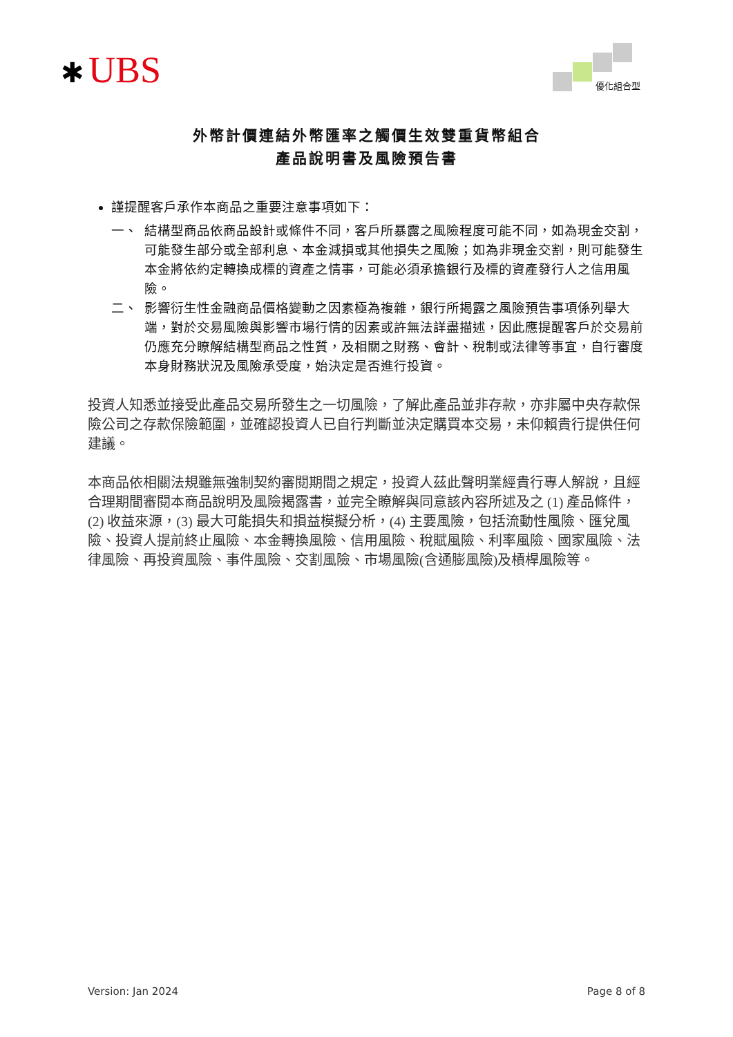✱ UBS 優化組合型
外幣計價連結外幣匯率之觸價生效雙重貨幣組合
產品說明書及風險預告書
謹提醒客戶承作本商品之重要注意事項如下：
一、 結構型商品依商品設計或條件不同，客戶所暴露之風險程度可能不同，如為現金交割，可能發生部分或全部利息、本金減損或其他損失之風險；如為非現金交割，則可能發生本金將依約定轉換成標的資產之情事，可能必須承擔銀行及標的資產發行人之信用風險。
二、 影響衍生性金融商品價格變動之因素極為複雜，銀行所揭露之風險預告事項係列舉大端，對於交易風險與影響市場行情的因素或許無法詳盡描述，因此應提醒客戶於交易前仍應充分瞭解結構型商品之性質，及相關之財務、會計、稅制或法律等事宜，自行審度本身財務狀況及風險承受度，始決定是否進行投資。
投資人知悉並接受此產品交易所發生之一切風險，了解此產品並非存款，亦非屬中央存款保險公司之存款保險範圍，並確認投資人已自行判斷並決定購買本交易，未仰賴貴行提供任何建議。
本商品依相關法規雖無強制契約審閱期間之規定，投資人茲此聲明業經貴行專人解說，且經合理期間審閱本商品說明及風險揭露書，並完全瞭解與同意該內容所述及之 (1) 產品條件，(2) 收益來源，(3) 最大可能損失和損益模擬分析，(4) 主要風險，包括流動性風險、匯兌風險、投資人提前終止風險、本金轉換風險、信用風險、稅賦風險、利率風險、國家風險、法律風險、再投資風險、事件風險、交割風險、市場風險(含通膨風險)及槓桿風險等。
Version: Jan 2024 Page 8 of 8